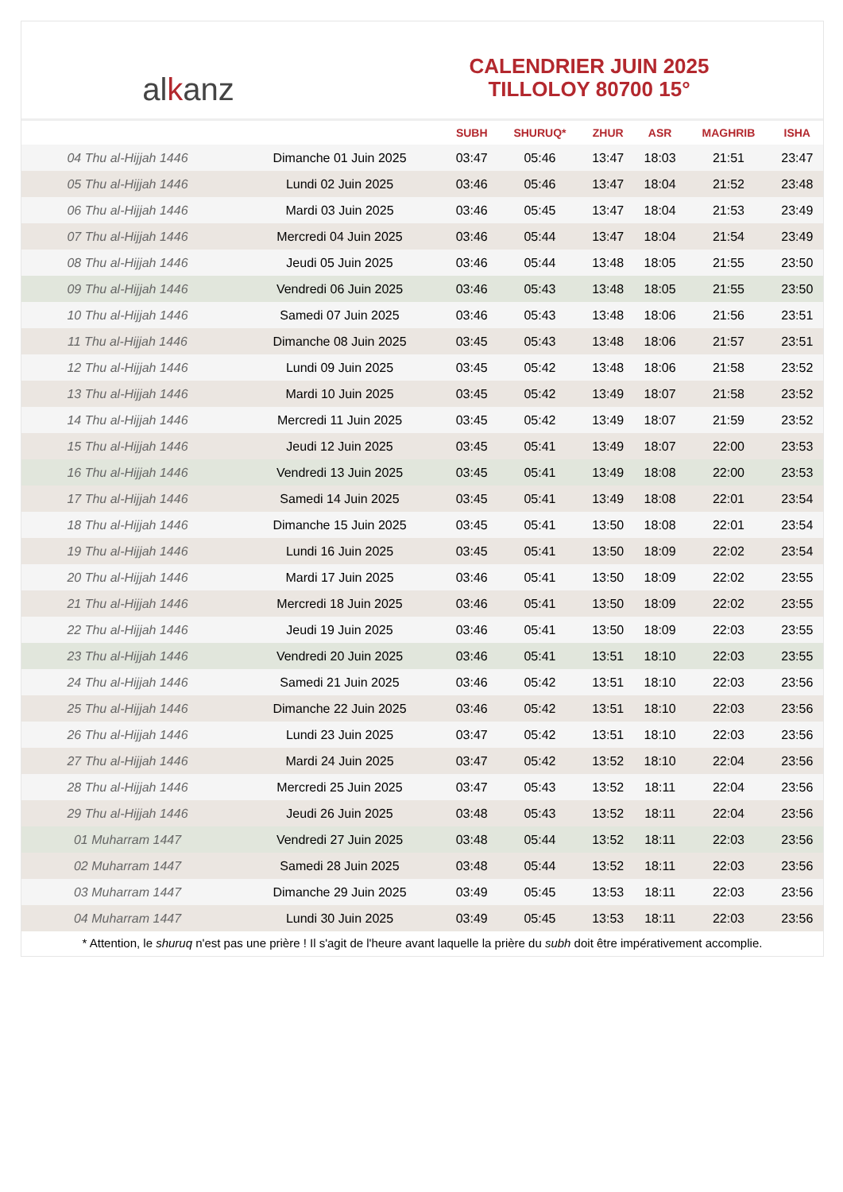al k anz
CALENDRIER JUIN 2025
TILLOLOY 80700 15°
| | | SUBH | SHURUQ* | ZHUR | ASR | MAGHRIB | ISHA |
| --- | --- | --- | --- | --- | --- | --- | --- |
| 04 Thu al-Hijjah 1446 | Dimanche 01 Juin 2025 | 03:47 | 05:46 | 13:47 | 18:03 | 21:51 | 23:47 |
| 05 Thu al-Hijjah 1446 | Lundi 02 Juin 2025 | 03:46 | 05:46 | 13:47 | 18:04 | 21:52 | 23:48 |
| 06 Thu al-Hijjah 1446 | Mardi 03 Juin 2025 | 03:46 | 05:45 | 13:47 | 18:04 | 21:53 | 23:49 |
| 07 Thu al-Hijjah 1446 | Mercredi 04 Juin 2025 | 03:46 | 05:44 | 13:47 | 18:04 | 21:54 | 23:49 |
| 08 Thu al-Hijjah 1446 | Jeudi 05 Juin 2025 | 03:46 | 05:44 | 13:48 | 18:05 | 21:55 | 23:50 |
| 09 Thu al-Hijjah 1446 | Vendredi 06 Juin 2025 | 03:46 | 05:43 | 13:48 | 18:05 | 21:55 | 23:50 |
| 10 Thu al-Hijjah 1446 | Samedi 07 Juin 2025 | 03:46 | 05:43 | 13:48 | 18:06 | 21:56 | 23:51 |
| 11 Thu al-Hijjah 1446 | Dimanche 08 Juin 2025 | 03:45 | 05:43 | 13:48 | 18:06 | 21:57 | 23:51 |
| 12 Thu al-Hijjah 1446 | Lundi 09 Juin 2025 | 03:45 | 05:42 | 13:48 | 18:06 | 21:58 | 23:52 |
| 13 Thu al-Hijjah 1446 | Mardi 10 Juin 2025 | 03:45 | 05:42 | 13:49 | 18:07 | 21:58 | 23:52 |
| 14 Thu al-Hijjah 1446 | Mercredi 11 Juin 2025 | 03:45 | 05:42 | 13:49 | 18:07 | 21:59 | 23:52 |
| 15 Thu al-Hijjah 1446 | Jeudi 12 Juin 2025 | 03:45 | 05:41 | 13:49 | 18:07 | 22:00 | 23:53 |
| 16 Thu al-Hijjah 1446 | Vendredi 13 Juin 2025 | 03:45 | 05:41 | 13:49 | 18:08 | 22:00 | 23:53 |
| 17 Thu al-Hijjah 1446 | Samedi 14 Juin 2025 | 03:45 | 05:41 | 13:49 | 18:08 | 22:01 | 23:54 |
| 18 Thu al-Hijjah 1446 | Dimanche 15 Juin 2025 | 03:45 | 05:41 | 13:50 | 18:08 | 22:01 | 23:54 |
| 19 Thu al-Hijjah 1446 | Lundi 16 Juin 2025 | 03:45 | 05:41 | 13:50 | 18:09 | 22:02 | 23:54 |
| 20 Thu al-Hijjah 1446 | Mardi 17 Juin 2025 | 03:46 | 05:41 | 13:50 | 18:09 | 22:02 | 23:55 |
| 21 Thu al-Hijjah 1446 | Mercredi 18 Juin 2025 | 03:46 | 05:41 | 13:50 | 18:09 | 22:02 | 23:55 |
| 22 Thu al-Hijjah 1446 | Jeudi 19 Juin 2025 | 03:46 | 05:41 | 13:50 | 18:09 | 22:03 | 23:55 |
| 23 Thu al-Hijjah 1446 | Vendredi 20 Juin 2025 | 03:46 | 05:41 | 13:51 | 18:10 | 22:03 | 23:55 |
| 24 Thu al-Hijjah 1446 | Samedi 21 Juin 2025 | 03:46 | 05:42 | 13:51 | 18:10 | 22:03 | 23:56 |
| 25 Thu al-Hijjah 1446 | Dimanche 22 Juin 2025 | 03:46 | 05:42 | 13:51 | 18:10 | 22:03 | 23:56 |
| 26 Thu al-Hijjah 1446 | Lundi 23 Juin 2025 | 03:47 | 05:42 | 13:51 | 18:10 | 22:03 | 23:56 |
| 27 Thu al-Hijjah 1446 | Mardi 24 Juin 2025 | 03:47 | 05:42 | 13:52 | 18:10 | 22:04 | 23:56 |
| 28 Thu al-Hijjah 1446 | Mercredi 25 Juin 2025 | 03:47 | 05:43 | 13:52 | 18:11 | 22:04 | 23:56 |
| 29 Thu al-Hijjah 1446 | Jeudi 26 Juin 2025 | 03:48 | 05:43 | 13:52 | 18:11 | 22:04 | 23:56 |
| 01 Muharram 1447 | Vendredi 27 Juin 2025 | 03:48 | 05:44 | 13:52 | 18:11 | 22:03 | 23:56 |
| 02 Muharram 1447 | Samedi 28 Juin 2025 | 03:48 | 05:44 | 13:52 | 18:11 | 22:03 | 23:56 |
| 03 Muharram 1447 | Dimanche 29 Juin 2025 | 03:49 | 05:45 | 13:53 | 18:11 | 22:03 | 23:56 |
| 04 Muharram 1447 | Lundi 30 Juin 2025 | 03:49 | 05:45 | 13:53 | 18:11 | 22:03 | 23:56 |
* Attention, le shuruq n'est pas une prière ! Il s'agit de l'heure avant laquelle la prière du subh doit être impérativement accomplie.